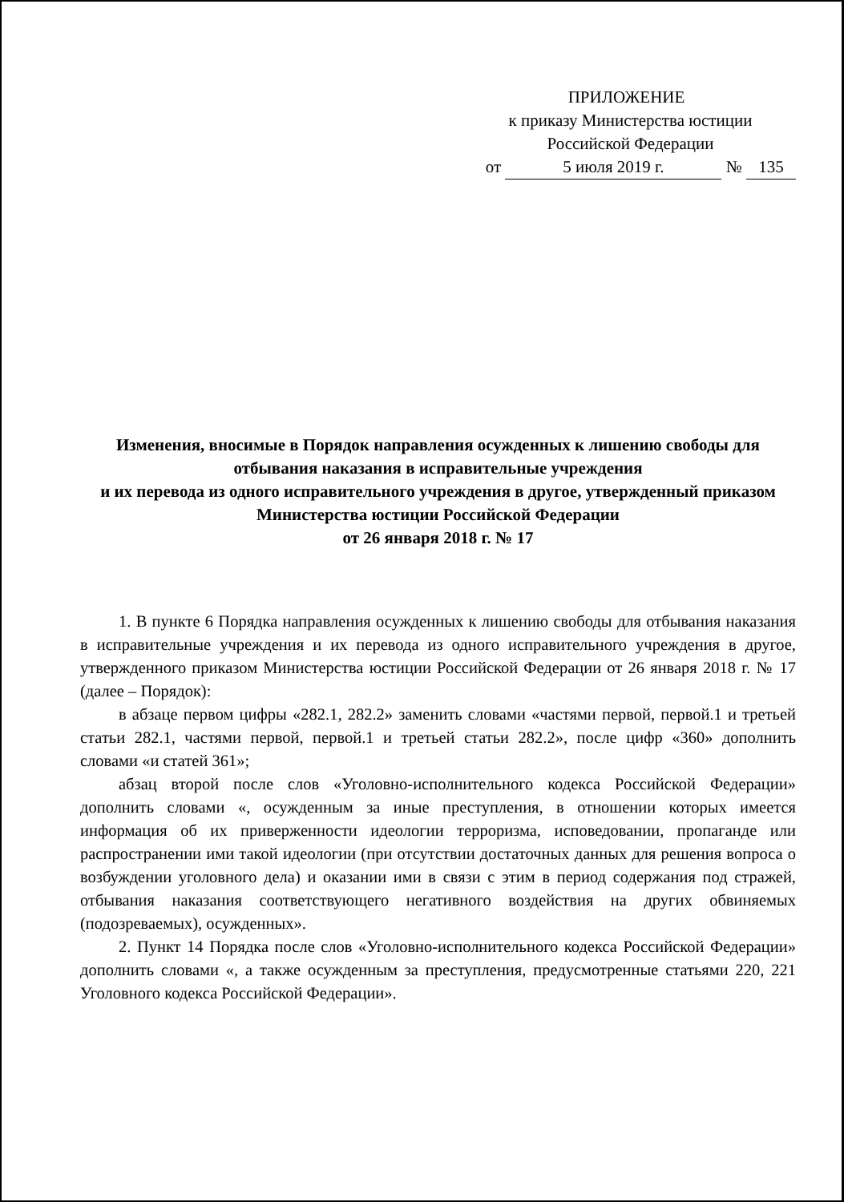ПРИЛОЖЕНИЕ
к приказу Министерства юстиции
Российской Федерации
от 5 июля 2019 г. № 135
Изменения, вносимые в Порядок направления осужденных к лишению свободы для отбывания наказания в исправительные учреждения
и их перевода из одного исправительного учреждения в другое, утвержденный приказом Министерства юстиции Российской Федерации
от 26 января 2018 г. № 17
1. В пункте 6 Порядка направления осужденных к лишению свободы для отбывания наказания в исправительные учреждения и их перевода из одного исправительного учреждения в другое, утвержденного приказом Министерства юстиции Российской Федерации от 26 января 2018 г. № 17 (далее – Порядок):
в абзаце первом цифры «282.1, 282.2» заменить словами «частями первой, первой.1 и третьей статьи 282.1, частями первой, первой.1 и третьей статьи 282.2», после цифр «360» дополнить словами «и статей 361»;
абзац второй после слов «Уголовно-исполнительного кодекса Российской Федерации» дополнить словами «, осужденным за иные преступления, в отношении которых имеется информация об их приверженности идеологии терроризма, исповедовании, пропаганде или распространении ими такой идеологии (при отсутствии достаточных данных для решения вопроса о возбуждении уголовного дела) и оказании ими в связи с этим в период содержания под стражей, отбывания наказания соответствующего негативного воздействия на других обвиняемых (подозреваемых), осужденных».
2. Пункт 14 Порядка после слов «Уголовно-исполнительного кодекса Российской Федерации» дополнить словами «, а также осужденным за преступления, предусмотренные статьями 220, 221 Уголовного кодекса Российской Федерации».